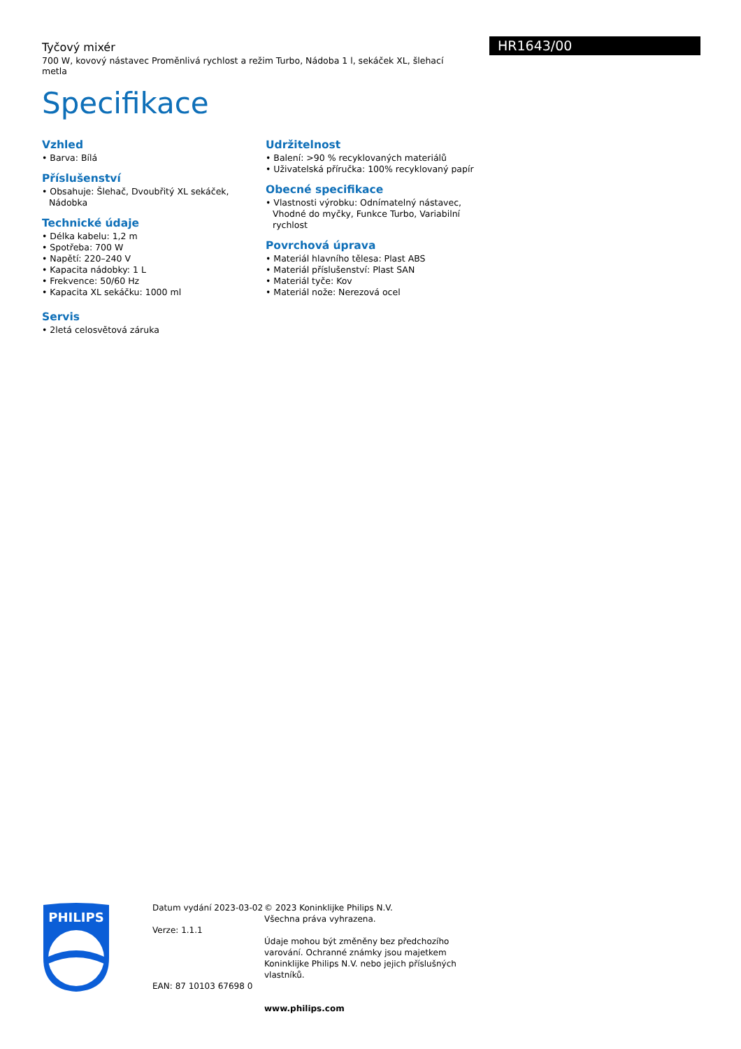HR1643/00
Tyčový mixér
700 W, kovový nástavec Proměnlivá rychlost a režim Turbo, Nádoba 1 l, sekáček XL, šlehací metla
Specifikace
Vzhled
• Barva: Bílá
Příslušenství
• Obsahuje: Šlehač, Dvoubřitý XL sekáček, Nádobka
Technické údaje
• Délka kabelu: 1,2 m
• Spotřeba: 700 W
• Napětí: 220–240 V
• Kapacita nádobky: 1 L
• Frekvence: 50/60 Hz
• Kapacita XL sekáčku: 1000 ml
Servis
• 2letá celosvětová záruka
Udržitelnost
• Balení: >90 % recyklovaných materiálů
• Uživatelská příručka: 100% recyklovaný papír
Obecné specifikace
• Vlastnosti výrobku: Odnímatelný nástavec, Vhodné do myčky, Funkce Turbo, Variabilní rychlost
Povrchová úprava
• Materiál hlavního tělesa: Plast ABS
• Materiál příslušenství: Plast SAN
• Materiál tyče: Kov
• Materiál nože: Nerezová ocel
PHILIPS
Datum vydání 2023-03-02
Verze: 1.1.1
EAN: 87 10103 67698 0
© 2023 Koninklijke Philips N.V.
Všechna práva vyhrazena.
Údaje mohou být změněny bez předchozího varování. Ochranné známky jsou majetkem Koninklijke Philips N.V. nebo jejich příslušných vlastníků.
www.philips.com